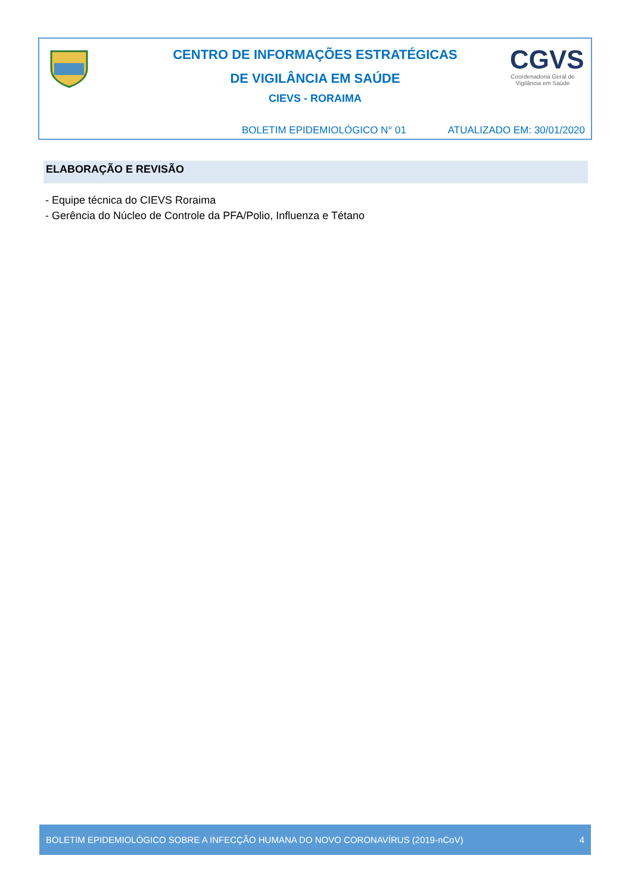CENTRO DE INFORMAÇÕES ESTRATÉGICAS
DE VIGILÂNCIA EM SAÚDE
CIEVS - RORAIMA
CGVS
Coordenadoria Geral de
Vigilância em Saúde
BOLETIM EPIDEMIOLÓGICO N° 01 ATUALIZADO EM: 30/01/2020
ELABORAÇÃO E REVISÃO
- Equipe técnica do CIEVS Roraima
- Gerência do Núcleo de Controle da PFA/Polio, Influenza e Tétano
BOLETIM EPIDEMIOLÓGICO SOBRE A INFECÇÃO HUMANA DO NOVO CORONAVÍRUS (2019-nCoV) 4